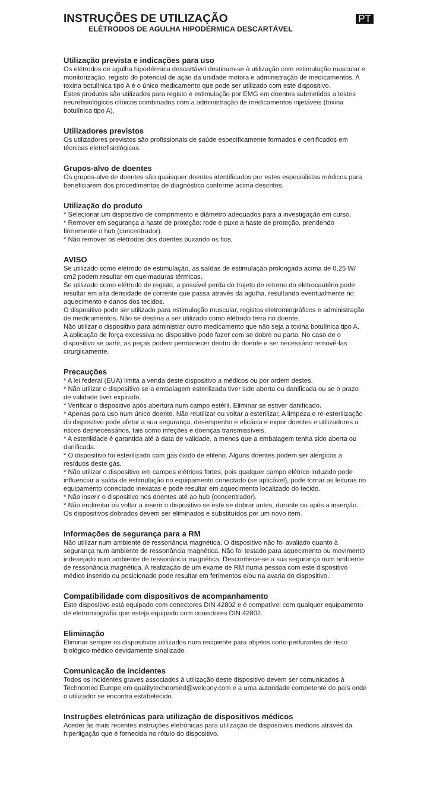INSTRUÇÕES DE UTILIZAÇÃO
ELÉTRODOS DE AGULHA HIPODÉRMICA DESCARTÁVEL
PT
Utilização prevista e indicações para uso
Os elétrodos de agulha hipodérmica descartável destinam-se à utilização com estimulação muscular e monitorização, registo do potencial de ação da unidade motora e administração de medicamentos. A toxina botulínica tipo A é o único medicamento que pode ser utilizado com este dispositivo.
Estes produtos são utilizados para registo e estimulação por EMG em doentes submetidos a testes neurofisiológicos clínicos combinados com a administração de medicamentos injetáveis (toxina botulínica tipo A).
Utilizadores previstos
Os utilizadores previstos são profissionais de saúde especificamente formados e certificados em técnicas eletrofisiológicas.
Grupos-alvo de doentes
Os grupos-alvo de doentes são quaisquer doentes identificados por estes especialistas médicos para beneficiarem dos procedimentos de diagnóstico conforme acima descritos.
Utilização do produto
* Selecionar um dispositivo de comprimento e diâmetro adequados para a investigação em curso.
* Remover em segurança a haste de proteção: rode e puxe a haste de proteção, prendendo firmemente o hub (concentrador).
* Não remover os elétrodos dos doentes puxando os fios.
AVISO
Se utilizado como elétrodo de estimulação, as saídas de estimulação prolongada acima de 0,25 W/ cm2 podem resultar em queimaduras térmicas.
Se utilizado como elétrodo de registo, a possível perda do trajeto de retorno do eletrocautério pode resultar em alta densidade de corrente que passa através da agulha, resultando eventualmente no aquecimento e danos dos tecidos.
O dispositivo pode ser utilizado para estimulação muscular, registos eletromiográficos e administração de medicamentos. Não se destina a ser utilizado como elétrodo terra no doente.
Não utilizar o dispositivo para administrar outro medicamento que não seja a toxina botulínica tipo A.
A aplicação de força excessiva no dispositivo pode fazer com se dobre ou parta. No caso de o dispositivo se partir, as peças podem permanecer dentro do doente e ser necessário removê-las cirurgicamente.
Precauções
* A lei federal (EUA) limita a venda deste dispositivo a médicos ou por ordem destes.
* Não utilizar o dispositivo se a embalagem esterilizada tiver sido aberta ou danificada ou se o prazo de validade tiver expirado.
* Verificar o dispositivo após abertura num campo estéril. Eliminar se estiver danificado.
* Apenas para uso num único doente. Não reutilizar ou voltar a esterilizar. A limpeza e re-esterilização do dispositivo pode afetar a sua segurança, desempenho e eficácia e expor doentes e utilizadores a riscos desnecessários, tais como infeções e doenças transmissíveis.
* A esterilidade é garantida até à data de validade, a menos que a embalagem tenha sido aberta ou danificada.
* O dispositivo foi esterilizado com gás óxido de etileno. Alguns doentes podem ser alérgicos a resíduos deste gás.
* Não utilizar o dispositivo em campos elétricos fortes, pois qualquer campo elétrico induzido pode influenciar a saída de estimulação no equipamento conectado (se aplicável), pode tornar as leituras no equipamento conectado inexatas e pode resultar em aquecimento localizado do tecido.
* Não inserir o dispositivo nos doentes até ao hub (concentrador).
* Não endireitar ou voltar a inserir o dispositivo se este se dobrar antes, durante ou após a inserção. Os dispositivos dobrados devem ser eliminados e substituídos por um novo item.
Informações de segurança para a RM
Não utilizar num ambiente de ressonância magnética. O dispositivo não foi avaliado quanto à segurança num ambiente de ressonância magnética. Não foi testado para aquecimento ou movimento indesejado num ambiente de ressonância magnética. Desconhece-se a sua segurança num ambiente de ressonância magnética. A realização de um exame de RM numa pessoa com este dispositivo médico inserido ou posicionado pode resultar em ferimentos e/ou na avaria do dispositivo.
Compatibilidade com dispositivos de acompanhamento
Este dispositivo está equipado com conectores DIN 42802 e é compatível com qualquer equipamento de eletromiografia que esteja equipado com conectores DIN 42802.
Eliminação
Eliminar sempre os dispositivos utilizados num recipiente para objetos corto-perfurantes de risco biológico médico devidamente sinalizado.
Comunicação de incidentes
Todos os incidentes graves associados à utilização deste dispositivo devem ser comunicados à Technomed Europe em qualitytechnomed@welcony.com e a uma autoridade competente do país onde o utilizador se encontra estabelecido.
Instruções eletrónicas para utilização de dispositivos médicos
Aceder às mais recentes instruções eletrónicas para utilização de dispositivos médicos através da hiperligação que é fornecida no rótulo do dispositivo.